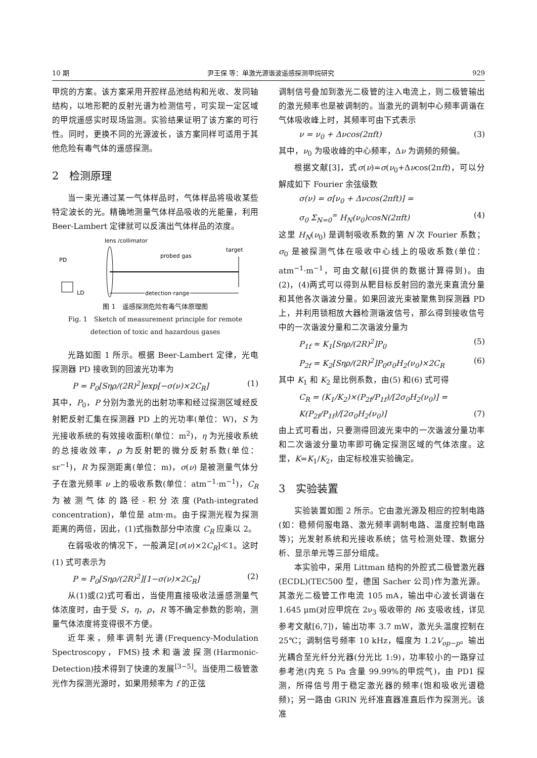10 期 尹王保 等：单激光源谐波遥感探测甲烷研究 929
甲烷的方案。该方案采用开腔样品池结构和光收、发同轴结构，以地形靶的反射光谱为检测信号，可实现一定区域的甲烷遥感实时现场监测。实验结果证明了该方案的可行性。同时，更换不同的光源波长，该方案同样可适用于其他危险有毒气体的遥感探测。
2　检测原理
当一束光通过某一气体样品时，气体样品将吸收某些特定波长的光。精确地测量气体样品吸收的光能量，利用 Beer-Lambert 定律就可以反演出气体样品的浓度。
lens /collimator
PD
probed gas
target
LD
detection range
图 1　遥感探测危险有毒气体原理图
Fig. 1　Sketch of measurement principle for remote
detection of toxic and hazardous gases
光路如图 1 所示。根据 Beer-Lambert 定律，光电探测器 PD 接收到的回波光功率为
P = P<sub>0</sub>[Sηρ/(2R)<sup>2</sup>]exp[−σ(ν)×2C<sub>R</sub>] (1)
其中，P<sub>0</sub>，P 分别为激光的出射功率和经过探测区域经反射靶反射汇集在探测器 PD 上的光功率(单位：W)，S 为光接收系统的有效接收面积(单位：m<sup>2</sup>)，η 为光接收系统的总接收效率，ρ 为反射靶的微分反射系数(单位：sr<sup>−1</sup>)，R 为探测距离(单位：m)，σ(ν) 是被测量气体分子在激光频率 ν 上的吸收系数(单位：atm<sup>−1</sup>·m<sup>−1</sup>)，C<sub>R</sub> 为被测气体的路径-积分浓度(Path-integrated concentration)，单位是 atm·m。由于探测光程为探测距离的两倍，因此，(1)式指数部分中浓度 C<sub>R</sub> 应乘以 2。
在弱吸收的情况下，一般满足[σ(ν)×2C<sub>R</sub>]≪1。这时(1) 式可表示为
P ≈ P<sub>0</sub>[Sηρ/(2R)<sup>2</sup>][1−σ(ν)×2C<sub>R</sub>] (2)
从(1)或(2)式可看出，当使用直接吸收法遥感测量气体浓度时，由于受 S，η，ρ，R 等不确定参数的影响，测量气体浓度将变得很不方便。
近年来，频率调制光谱(Frequency-Modulation Spectroscopy，FMS)技术和谐波探测(Harmonic-Detection)技术得到了快速的发展<sup>[3~5]</sup>。当使用二极管激光作为探测光源时，如果用频率为 f 的正弦
调制信号叠加到激光二极管的注入电流上，则二极管输出的激光频率也是被调制的。当激光的调制中心频率调谐在气体吸收峰上时，其频率可由下式表示
ν = ν<sub>0</sub> + Δνcos(2πft) (3)
其中，ν<sub>0</sub> 为吸收峰的中心频率，Δν 为调频的频偏。
根据文献[3]，式σ(ν)=σ(ν<sub>0</sub>+Δνcos(2πft)，可以分解成如下 Fourier 余弦级数
σ(ν) = σ[ν<sub>0</sub> + Δνcos(2πft)] =
σ<sub>0</sub> Σ<sub>N=0</sub><sup>∞</sup> H<sub>N</sub>(ν<sub>0</sub>)cosN(2πft) (4)
这里 H<sub>N</sub>(ν<sub>0</sub>) 是调制吸收系数的第 N 次 Fourier 系数；σ<sub>0</sub> 是被探测气体在吸收中心线上的吸收系数(单位：atm<sup>−1</sup>·m<sup>−1</sup>，可由文献[6]提供的数据计算得到)。由(2)，(4)两式可以得到从靶目标反射回的激光束直流分量和其他各次谐波分量。如果回波光束被聚焦到探测器 PD 上，并利用锁相放大器检测谐波信号，那么得到接收信号中的一次谐波分量和二次谐波分量为
P<sub>1f</sub> ≈ K<sub>1</sub>[Sηρ/(2R)<sup>2</sup>]P<sub>0</sub> (5)
P<sub>2f</sub> = K<sub>2</sub>[Sηρ/(2R)<sup>2</sup>]P<sub>0</sub>σ<sub>0</sub>H<sub>2</sub>(ν<sub>0</sub>)×2C<sub>R</sub> (6)
其中 K<sub>1</sub> 和 K<sub>2</sub> 是比例系数，由(5) 和(6) 式可得
C<sub>R</sub> = (K<sub>1</sub>/K<sub>2</sub>)×(P<sub>2f</sub>/P<sub>1f</sub>)/[2σ<sub>0</sub>H<sub>2</sub>(ν<sub>0</sub>)] =
K(P<sub>2f</sub>/P<sub>1f</sub>)/[2σ<sub>0</sub>H<sub>2</sub>(ν<sub>0</sub>)] (7)
由上式可看出，只要测得回波光束中的一次谐波分量功率和二次谐波分量功率即可确定探测区域的气体浓度。这里，K=K<sub>1</sub>/K<sub>2</sub>，由定标校准实验确定。
3　实验装置
实验装置如图 2 所示。它由激光源及相应的控制电路(如：稳频伺服电路、激光频率调制电路、温度控制电路等)；光发射系统和光接收系统；信号检测处理、数据分析、显示单元等三部分组成。
本实验中，采用 Littman 结构的外腔式二极管激光器(ECDL)(TEC500 型，德国 Sacher 公司)作为激光源。其激光二极管工作电流 105 mA，输出中心波长调谐在 1.645 μm(对应甲烷在 2ν<sub>3</sub> 吸收带的 R6 支吸收线，详见参考文献[6,7])，输出功率 3.7 mW，激光头温度控制在 25℃；调制信号频率 10 kHz，幅度为 1.2V<sub>op−p</sub>。输出光耦合至光纤分光器(分光比 1:9)，功率较小的一路穿过参考池(内充 5 Pa 含量 99.99%的甲烷气)，由 PD1 探测，所得信号用于稳定激光器的频率(饱和吸收光谱稳频)；另一路由 GRIN 光纤准直器准直后作为探测光。该准